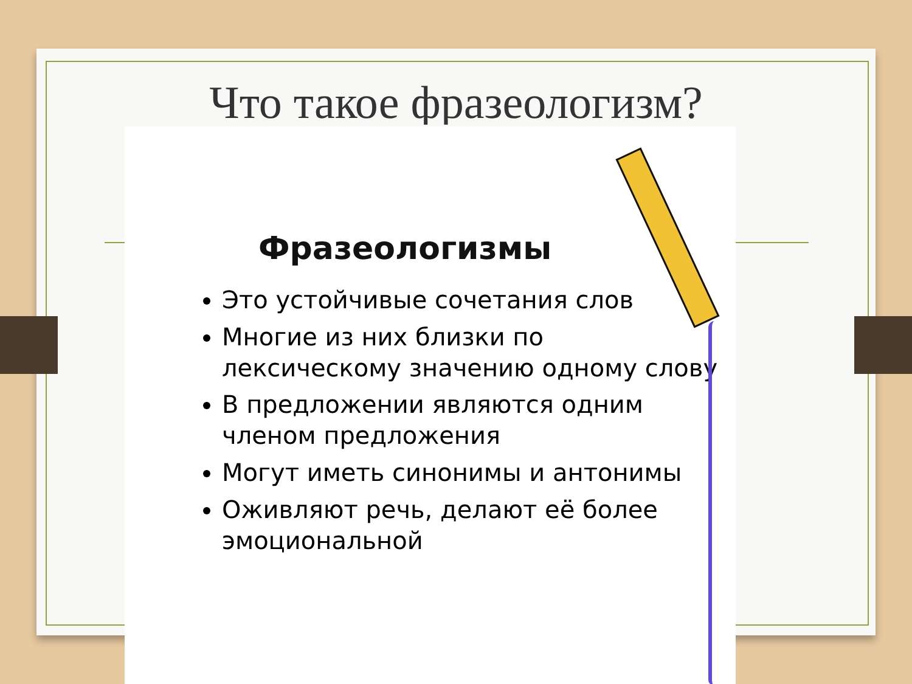Что такое фразеологизм?
Фразеологизмы
Это устойчивые сочетания слов
Многие из них близки по лексическому значению одному слову
В предложении являются одним членом предложения
Могут иметь синонимы и антонимы
Оживляют речь, делают её более эмоциональной